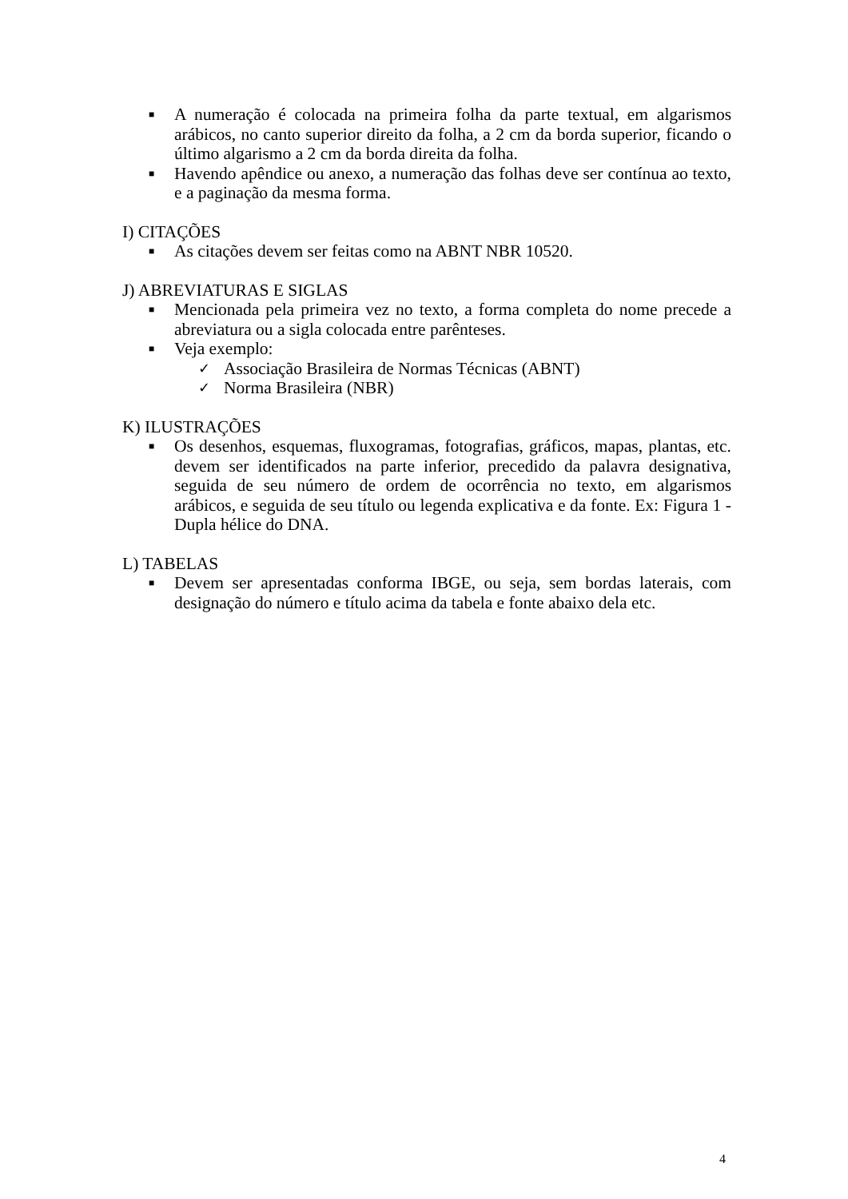■ A numeração é colocada na primeira folha da parte textual, em algarismos arábicos, no canto superior direito da folha, a 2 cm da borda superior, ficando o último algarismo a 2 cm da borda direita da folha.
■ Havendo apêndice ou anexo, a numeração das folhas deve ser contínua ao texto, e a paginação da mesma forma.
I) CITAÇÕES
■ As citações devem ser feitas como na ABNT NBR 10520.
J) ABREVIATURAS E SIGLAS
■ Mencionada pela primeira vez no texto, a forma completa do nome precede a abreviatura ou a sigla colocada entre parênteses.
■ Veja exemplo:
✓ Associação Brasileira de Normas Técnicas (ABNT)
✓ Norma Brasileira (NBR)
K) ILUSTRAÇÕES
■ Os desenhos, esquemas, fluxogramas, fotografias, gráficos, mapas, plantas, etc. devem ser identificados na parte inferior, precedido da palavra designativa, seguida de seu número de ordem de ocorrência no texto, em algarismos arábicos, e seguida de seu título ou legenda explicativa e da fonte. Ex: Figura 1 - Dupla hélice do DNA.
L) TABELAS
■ Devem ser apresentadas conforma IBGE, ou seja, sem bordas laterais, com designação do número e título acima da tabela e fonte abaixo dela etc.
4